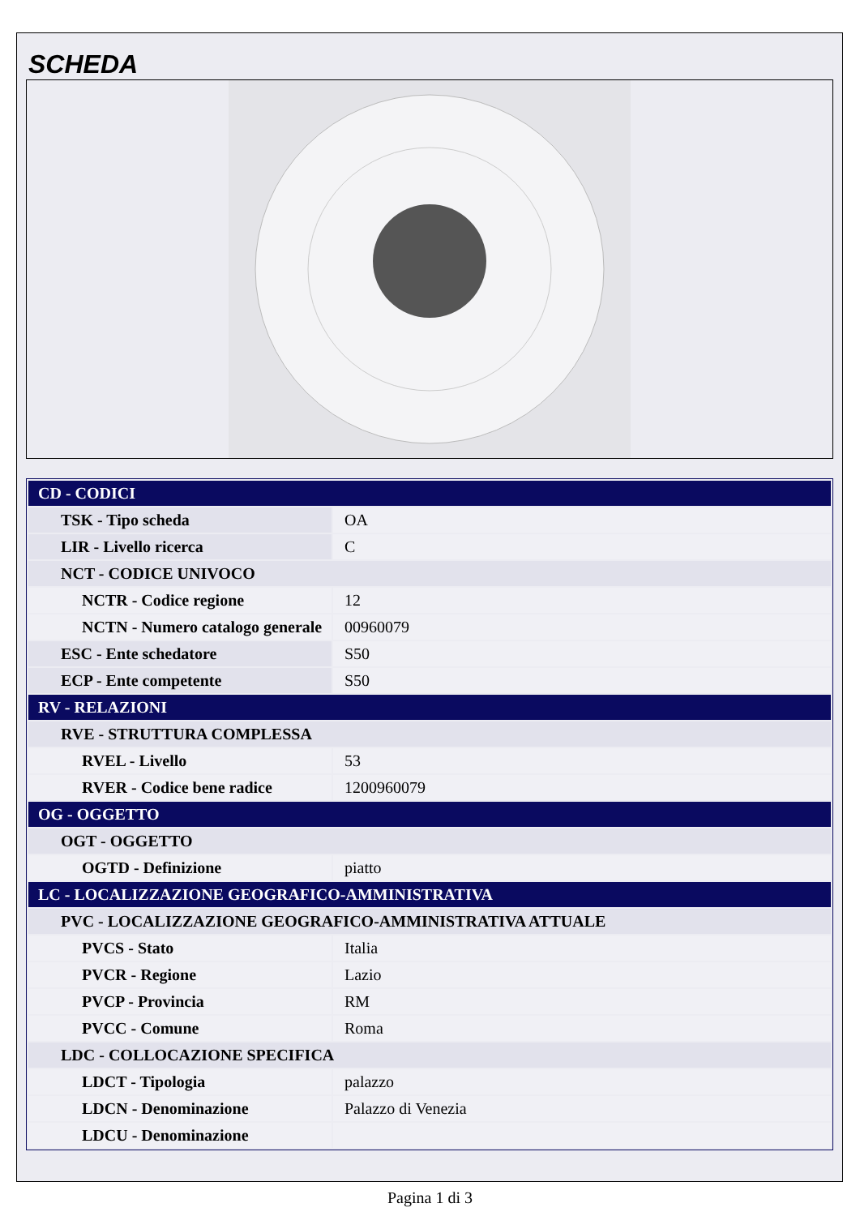SCHEDA
| CD - CODICI | |
| TSK - Tipo scheda | OA |
| LIR - Livello ricerca | C |
| NCT - CODICE UNIVOCO | |
| NCTR - Codice regione | 12 |
| NCTN - Numero catalogo generale | 00960079 |
| ESC - Ente schedatore | S50 |
| ECP - Ente competente | S50 |
| RV - RELAZIONI | |
| RVE - STRUTTURA COMPLESSA | |
| RVEL - Livello | 53 |
| RVER - Codice bene radice | 1200960079 |
| OG - OGGETTO | |
| OGT - OGGETTO | |
| OGTD - Definizione | piatto |
| LC - LOCALIZZAZIONE GEOGRAFICO-AMMINISTRATIVA | |
| PVC - LOCALIZZAZIONE GEOGRAFICO-AMMINISTRATIVA ATTUALE | |
| PVCS - Stato | Italia |
| PVCR - Regione | Lazio |
| PVCP - Provincia | RM |
| PVCC - Comune | Roma |
| LDC - COLLOCAZIONE SPECIFICA | |
| LDCT - Tipologia | palazzo |
| LDCN - Denominazione | Palazzo di Venezia |
| LDCU - Denominazione | |
Pagina 1 di 3